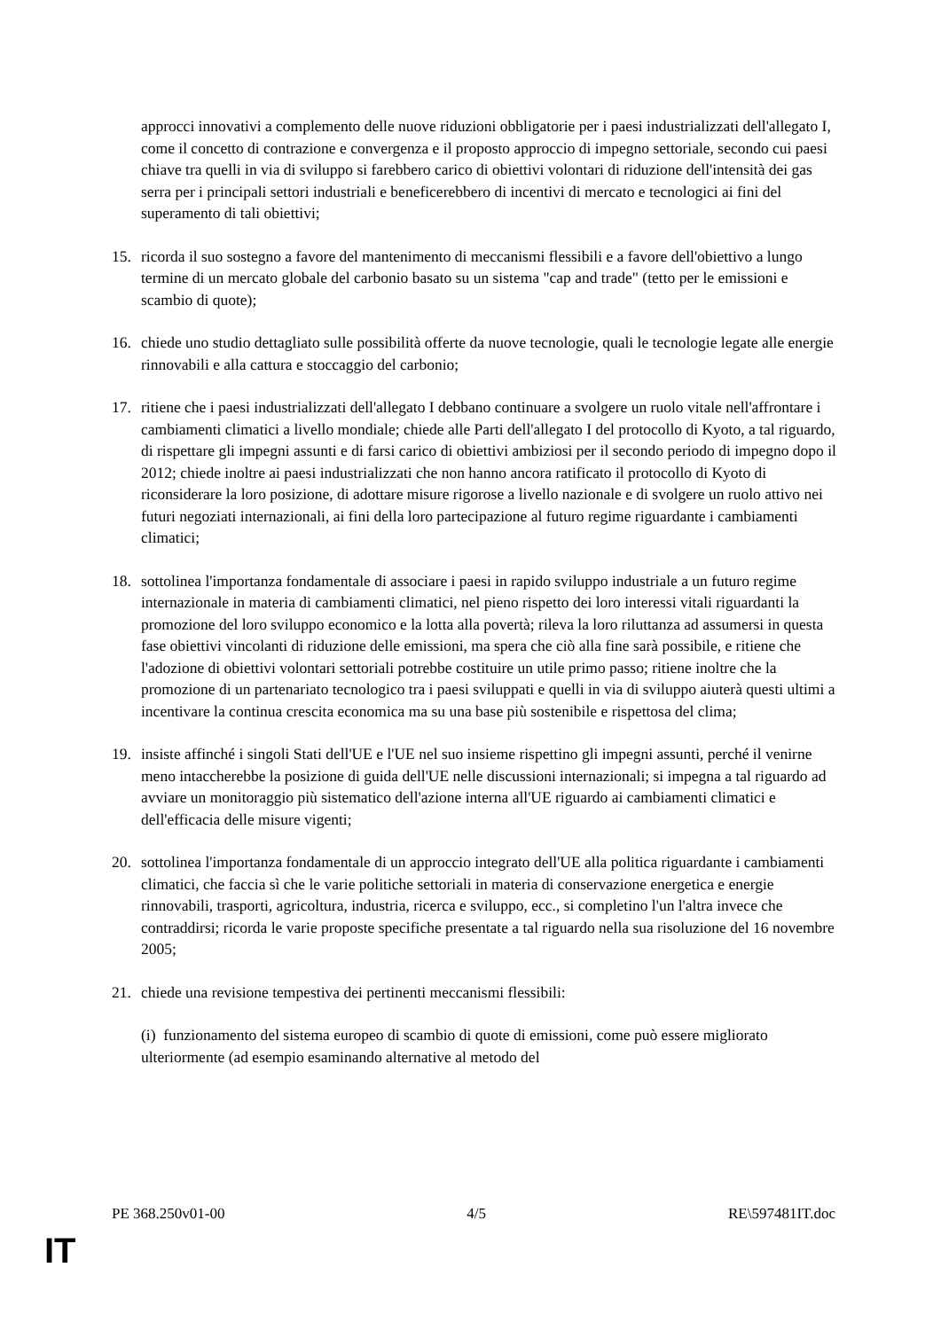approcci innovativi a complemento delle nuove riduzioni obbligatorie per i paesi industrializzati dell'allegato I, come il concetto di contrazione e convergenza e il proposto approccio di impegno settoriale, secondo cui paesi chiave tra quelli in via di sviluppo si farebbero carico di obiettivi volontari di riduzione dell'intensità dei gas serra per i principali settori industriali e beneficerebbero di incentivi di mercato e tecnologici ai fini del superamento di tali obiettivi;
15. ricorda il suo sostegno a favore del mantenimento di meccanismi flessibili e a favore dell'obiettivo a lungo termine di un mercato globale del carbonio basato su un sistema "cap and trade" (tetto per le emissioni e scambio di quote);
16. chiede uno studio dettagliato sulle possibilità offerte da nuove tecnologie, quali le tecnologie legate alle energie rinnovabili e alla cattura e stoccaggio del carbonio;
17. ritiene che i paesi industrializzati dell'allegato I debbano continuare a svolgere un ruolo vitale nell'affrontare i cambiamenti climatici a livello mondiale; chiede alle Parti dell'allegato I del protocollo di Kyoto, a tal riguardo, di rispettare gli impegni assunti e di farsi carico di obiettivi ambiziosi per il secondo periodo di impegno dopo il 2012; chiede inoltre ai paesi industrializzati che non hanno ancora ratificato il protocollo di Kyoto di riconsiderare la loro posizione, di adottare misure rigorose a livello nazionale e di svolgere un ruolo attivo nei futuri negoziati internazionali, ai fini della loro partecipazione al futuro regime riguardante i cambiamenti climatici;
18. sottolinea l'importanza fondamentale di associare i paesi in rapido sviluppo industriale a un futuro regime internazionale in materia di cambiamenti climatici, nel pieno rispetto dei loro interessi vitali riguardanti la promozione del loro sviluppo economico e la lotta alla povertà; rileva la loro riluttanza ad assumersi in questa fase obiettivi vincolanti di riduzione delle emissioni, ma spera che ciò alla fine sarà possibile, e ritiene che l'adozione di obiettivi volontari settoriali potrebbe costituire un utile primo passo; ritiene inoltre che la promozione di un partenariato tecnologico tra i paesi sviluppati e quelli in via di sviluppo aiuterà questi ultimi a incentivare la continua crescita economica ma su una base più sostenibile e rispettosa del clima;
19. insiste affinché i singoli Stati dell'UE e l'UE nel suo insieme rispettino gli impegni assunti, perché il venirne meno intaccherebbe la posizione di guida dell'UE nelle discussioni internazionali; si impegna a tal riguardo ad avviare un monitoraggio più sistematico dell'azione interna all'UE riguardo ai cambiamenti climatici e dell'efficacia delle misure vigenti;
20. sottolinea l'importanza fondamentale di un approccio integrato dell'UE alla politica riguardante i cambiamenti climatici, che faccia sì che le varie politiche settoriali in materia di conservazione energetica e energie rinnovabili, trasporti, agricoltura, industria, ricerca e sviluppo, ecc., si completino l'un l'altra invece che contraddirsi; ricorda le varie proposte specifiche presentate a tal riguardo nella sua risoluzione del 16 novembre 2005;
21. chiede una revisione tempestiva dei pertinenti meccanismi flessibili:
(i) funzionamento del sistema europeo di scambio di quote di emissioni, come può essere migliorato ulteriormente (ad esempio esaminando alternative al metodo del
PE 368.250v01-00 4/5 RE\597481IT.doc
IT